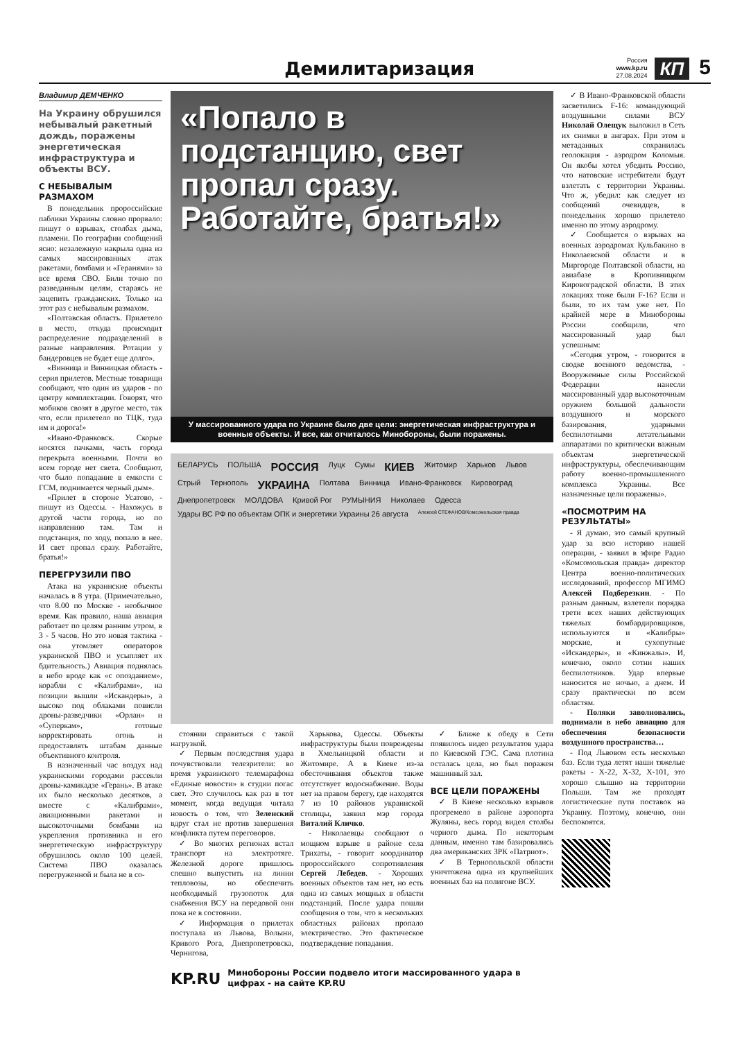Демилитаризация
Россия
www.kp.ru
27.08.2024
КП 5
Владимир ДЕМЧЕНКО
На Украину обрушился небывалый ракетный дождь, поражены энергетическая инфраструктура и объекты ВСУ.
С НЕБЫВАЛЫМ РАЗМАХОМ
В понедельник пророссийские паблики Украины словно прорвало: пишут о взрывах, столбах дыма, пламени. По географии сообщений ясно: незалежную накрыла одна из самых массированных атак ракетами, бомбами и «Геранями» за все время СВО. Били точно по разведанным целям, стараясь не зацепить гражданских. Только на этот раз с небывалым размахом.
«Полтавская область. Прилетело в место, откуда происходит распределение подразделений в разные направления. Ротации у бандеровцев не будет еще долго».
«Винница и Винницкая область - серия прилетов. Местные товарищи сообщают, что один из ударов - по центру комплектации. Говорят, что мобиков свозят в другое место, так что, если прилетело по ТЦК, туда им и дорога!»
«Ивано-Франковск. Скорые носятся пачками, часть города перекрыта военными. Почти во всем городе нет света. Сообщают, что было попадание в емкости с ГСМ, поднимается черный дым».
«Прилет в стороне Усатово, - пишут из Одессы. - Нахожусь в другой части города, но по направлению там. Там и подстанция, по ходу, попало в нее. И свет пропал сразу. Работайте, братья!»
ПЕРЕГРУЗИЛИ ПВО
Атака на украинские объекты началась в 8 утра. (Примечательно, что 8.00 по Москве - необычное время. Как правило, наша авиация работает по целям ранним утром, в 3 - 5 часов. Но это новая тактика - она утомляет операторов украинской ПВО и усыпляет их бдительность.) Авиация поднялась в небо вроде как «с опозданием», корабли с «Калибрами», на позиции вышли «Искандеры», а высоко под облаками повисли дроны-разведчики «Орлан» и «Суперкам», готовые корректировать огонь и предоставлять штабам данные объективного контроля.
В назначенный час воздух над украинскими городами рассекли дроны-камикадзе «Герань». В атаке их было несколько десятков, а вместе с «Калибрами», авиационными ракетами и высокоточными бомбами на укрепления противника и его энергетическую инфраструктуру обрушилось около 100 целей. Система ПВО оказалась перегруженной и была не в со-
«Попало в подстанцию, свет пропал сразу. Работайте, братья!»
У массированного удара по Украине было две цели: энергетическая инфраструктура и военные объекты. И все, как отчиталось Минобороны, были поражены.
БЕЛАРУСЬ ПОЛЬША РОССИЯ Луцк Сумы КИЕВ Житомир Харьков Львов Стрый Тернополь УКРАИНА Полтава Винница Ивано-Франковск Кировоград Днепропетровск МОЛДОВА Кривой Рог РУМЫНИЯ Николаев Одесса Удары ВС РФ по объектам ОПК и энергетики Украины 26 августа Алексей СТЕФАНОВ/Комсомольская правда
стоянии справиться с такой нагрузкой.
✓ Первым последствия удара почувствовали телезрители: во время украинского телемарафона «Единые новости» в студии погас свет. Это случилось как раз в тот момент, когда ведущая читала новость о том, что Зеленский вдруг стал не против завершения конфликта путем переговоров.
✓ Во многих регионах встал транспорт на электротяге. Железной дороге пришлось спешно выпустить на линии тепловозы, но обеспечить необходимый грузопоток для снабжения ВСУ на передовой они пока не в состоянии.
✓ Информация о прилетах поступала из Львова, Волыни, Кривого Рога, Днепропетровска, Чернигова,
Харькова, Одессы. Объекты инфраструктуры были повреждены в Хмельницкой области и Житомире. А в Киеве из-за обесточивания объектов также отсутствует водоснабжение. Воды нет на правом берегу, где находятся 7 из 10 районов украинской столицы, заявил мэр города Виталий Кличко.
- Николаевцы сообщают о мощном взрыве в районе села Трихаты, - говорит координатор пророссийского сопротивления Сергей Лебедев. - Хороших военных объектов там нет, но есть одна из самых мощных в области подстанций. После удара пошли сообщения о том, что в нескольких областных районах пропало электричество. Это фактическое подтверждение попадания.
✓ Ближе к обеду в Сети появилось видео результатов удара по Киевской ГЭС. Сама плотина осталась цела, но был поражен машинный зал.
ВСЕ ЦЕЛИ ПОРАЖЕНЫ
✓ В Киеве несколько взрывов прогремело в районе аэропорта Жуляны, весь город видел столбы черного дыма. По некоторым данным, именно там базировались два американских ЗРК «Патриот».
✓ В Тернопольской области уничтожена одна из крупнейших военных баз на полигоне ВСУ.
KP.RU Минобороны России подвело итоги массированного удара в цифрах - на сайте KP.RU
✓ В Ивано-Франковской области засветились F-16: командующий воздушными силами ВСУ Николай Олещук выложил в Сеть их снимки в ангарах. При этом в метаданных сохранилась геолокация - аэродром Коломыя. Он якобы хотел убедить Россию, что натовские истребители будут взлетать с территории Украины. Что ж, убедил: как следует из сообщений очевидцев, в понедельник хорошо прилетело именно по этому аэродрому.
✓ Сообщается о взрывах на военных аэродромах Кульбакино в Николаевской области и в Миргороде Полтавской области, на авиабазе в Кропивницком Кировоградской области. В этих локациях тоже были F-16? Если и были, то их там уже нет. По крайней мере в Минобороны России сообщили, что массированный удар был успешным:
«Сегодня утром, - говорится в сводке военного ведомства, - Вооруженные силы Российской Федерации нанесли массированный удар высокоточным оружием большой дальности воздушного и морского базирования, ударными беспилотными летательными аппаратами по критически важным объектам энергетической инфраструктуры, обеспечивающим работу военно-промышленного комплекса Украины. Все назначенные цели поражены».
«ПОСМОТРИМ НА РЕЗУЛЬТАТЫ»
- Я думаю, это самый крупный удар за всю историю нашей операции, - заявил в эфире Радио «Комсомольская правда» директор Центра военно-политических исследований, профессор МГИМО Алексей Подберезкин. - По разным данным, взлетели порядка трети всех наших действующих тяжелых бомбардировщиков, используются и «Калибры» морские, и сухопутные «Искандеры», и «Кинжалы». И, конечно, около сотни наших беспилотников. Удар впервые наносится не ночью, а днем. И сразу практически по всем областям.
- Поляки заволновались, поднимали в небо авиацию для обеспечения безопасности воздушного пространства…
- Под Львовом есть несколько баз. Если туда летят наши тяжелые ракеты - Х-22, Х-32, Х-101, это хорошо слышно на территории Польши. Там же проходят логистические пути поставок на Украину. Поэтому, конечно, они беспокоятся.